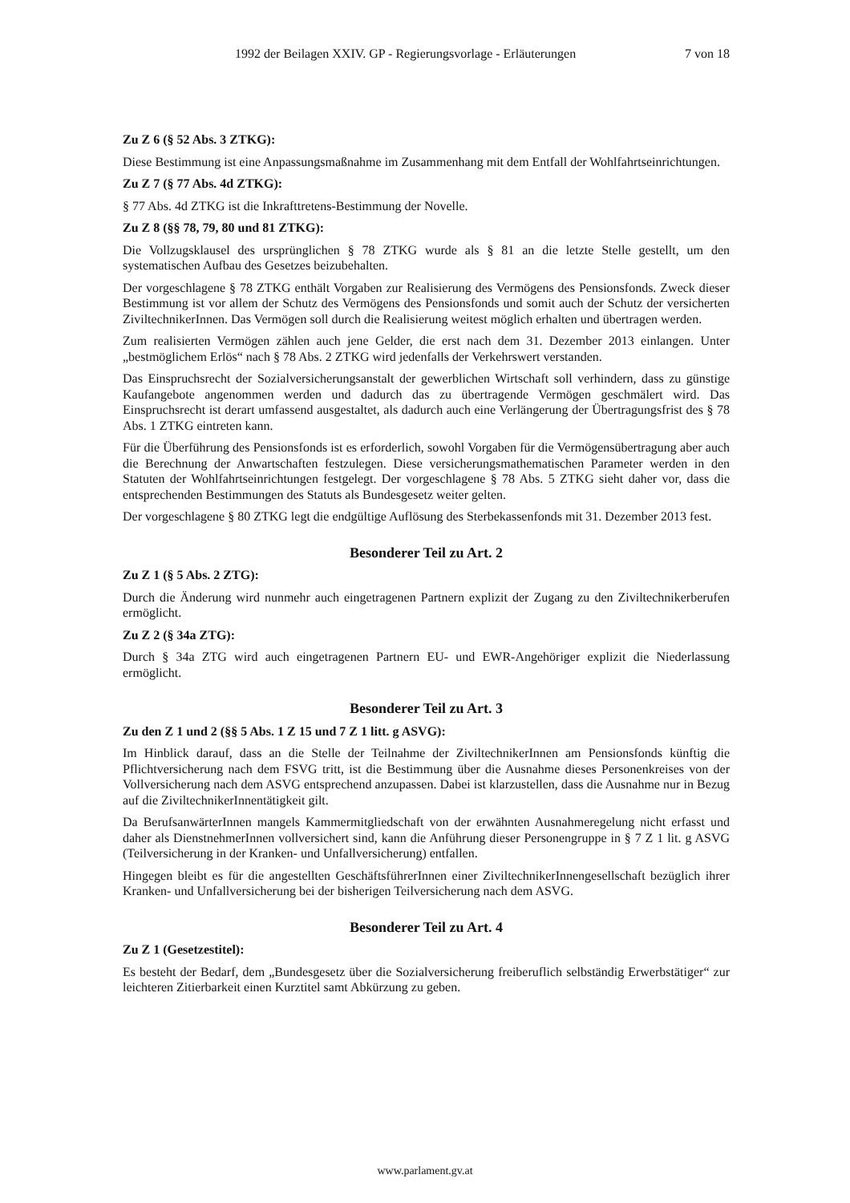1992 der Beilagen XXIV. GP - Regierungsvorlage - Erläuterungen 7 von 18
Zu Z 6 (§ 52 Abs. 3 ZTKG):
Diese Bestimmung ist eine Anpassungsmaßnahme im Zusammenhang mit dem Entfall der Wohlfahrtseinrichtungen.
Zu Z 7 (§ 77 Abs. 4d ZTKG):
§ 77 Abs. 4d ZTKG ist die Inkrafttretens-Bestimmung der Novelle.
Zu Z 8 (§§ 78, 79, 80 und 81 ZTKG):
Die Vollzugsklausel des ursprünglichen § 78 ZTKG wurde als § 81 an die letzte Stelle gestellt, um den systematischen Aufbau des Gesetzes beizubehalten.
Der vorgeschlagene § 78 ZTKG enthält Vorgaben zur Realisierung des Vermögens des Pensionsfonds. Zweck dieser Bestimmung ist vor allem der Schutz des Vermögens des Pensionsfonds und somit auch der Schutz der versicherten ZiviltechnikerInnen. Das Vermögen soll durch die Realisierung weitest möglich erhalten und übertragen werden.
Zum realisierten Vermögen zählen auch jene Gelder, die erst nach dem 31. Dezember 2013 einlangen. Unter „bestmöglichem Erlös“ nach § 78 Abs. 2 ZTKG wird jedenfalls der Verkehrswert verstanden.
Das Einspruchsrecht der Sozialversicherungsanstalt der gewerblichen Wirtschaft soll verhindern, dass zu günstige Kaufangebote angenommen werden und dadurch das zu übertragende Vermögen geschmälert wird. Das Einspruchsrecht ist derart umfassend ausgestaltet, als dadurch auch eine Verlängerung der Übertragungsfrist des § 78 Abs. 1 ZTKG eintreten kann.
Für die Überführung des Pensionsfonds ist es erforderlich, sowohl Vorgaben für die Vermögensübertragung aber auch die Berechnung der Anwartschaften festzulegen. Diese versicherungsmathematischen Parameter werden in den Statuten der Wohlfahrtseinrichtungen festgelegt. Der vorgeschlagene § 78 Abs. 5 ZTKG sieht daher vor, dass die entsprechenden Bestimmungen des Statuts als Bundesgesetz weiter gelten.
Der vorgeschlagene § 80 ZTKG legt die endgültige Auflösung des Sterbekassenfonds mit 31. Dezember 2013 fest.
Besonderer Teil zu Art. 2
Zu Z 1 (§ 5 Abs. 2 ZTG):
Durch die Änderung wird nunmehr auch eingetragenen Partnern explizit der Zugang zu den Ziviltechnikerberufen ermöglicht.
Zu Z 2 (§ 34a ZTG):
Durch § 34a ZTG wird auch eingetragenen Partnern EU- und EWR-Angehöriger explizit die Niederlassung ermöglicht.
Besonderer Teil zu Art. 3
Zu den Z 1 und 2 (§§ 5 Abs. 1 Z 15 und 7 Z 1 litt. g ASVG):
Im Hinblick darauf, dass an die Stelle der Teilnahme der ZiviltechnikerInnen am Pensionsfonds künftig die Pflichtversicherung nach dem FSVG tritt, ist die Bestimmung über die Ausnahme dieses Personenkreises von der Vollversicherung nach dem ASVG entsprechend anzupassen. Dabei ist klarzustellen, dass die Ausnahme nur in Bezug auf die ZiviltechnikerInnentätigkeit gilt.
Da BerufsanwärterInnen mangels Kammermitgliedschaft von der erwähnten Ausnahmeregelung nicht erfasst und daher als DienstnehmerInnen vollversichert sind, kann die Anführung dieser Personengruppe in § 7 Z 1 lit. g ASVG (Teilversicherung in der Kranken- und Unfallversicherung) entfallen.
Hingegen bleibt es für die angestellten GeschäftsführerInnen einer ZiviltechnikerInnengesellschaft bezüglich ihrer Kranken- und Unfallversicherung bei der bisherigen Teilversicherung nach dem ASVG.
Besonderer Teil zu Art. 4
Zu Z 1 (Gesetzestitel):
Es besteht der Bedarf, dem „Bundesgesetz über die Sozialversicherung freiberuflich selbständig Erwerbstätiger“ zur leichteren Zitierbarkeit einen Kurztitel samt Abkürzung zu geben.
www.parlament.gv.at